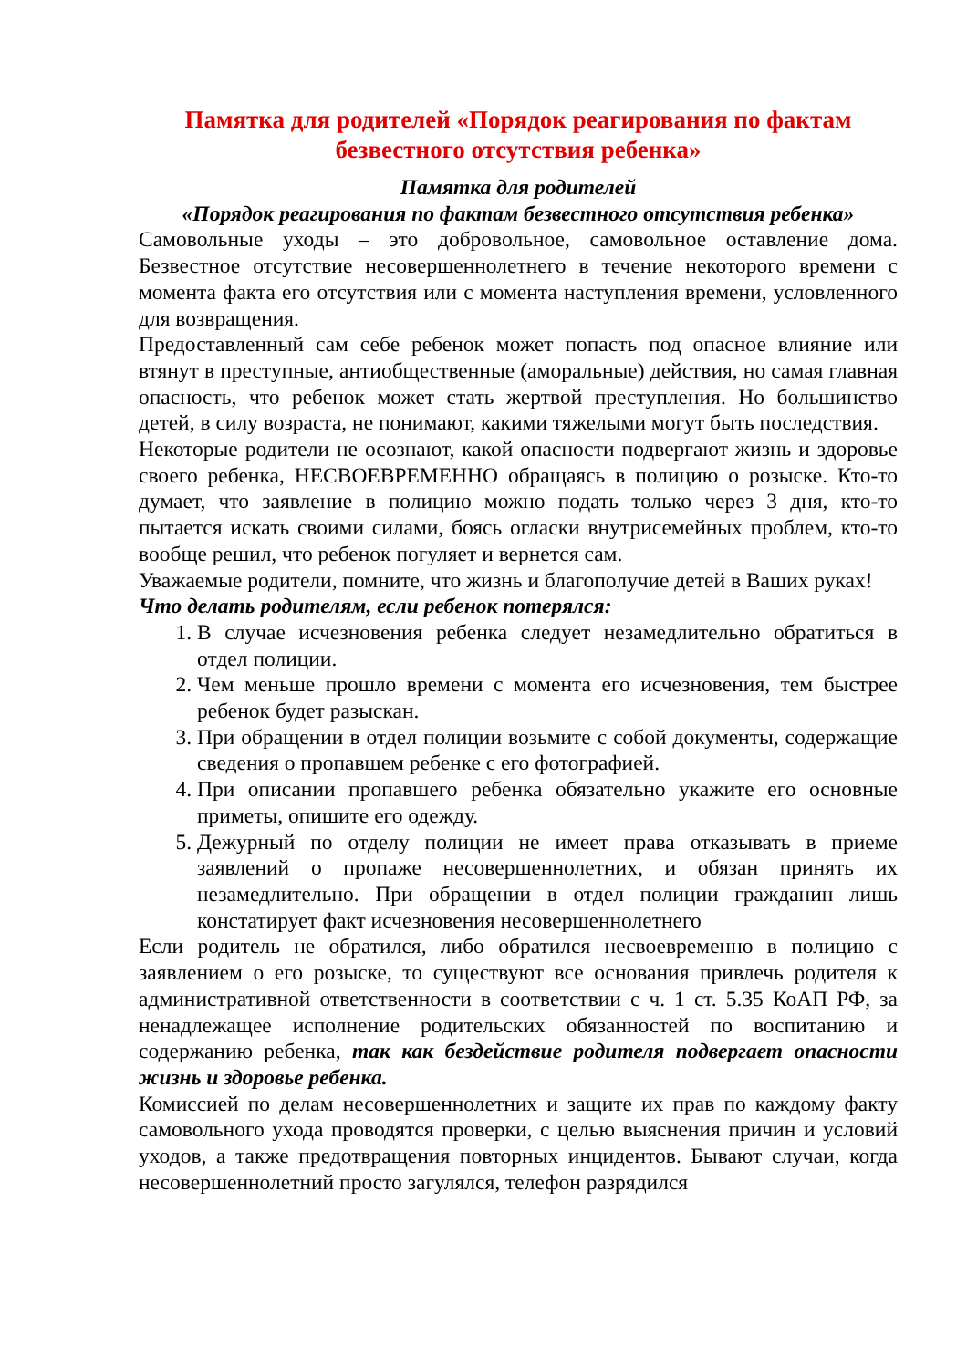Памятка для родителей «Порядок реагирования по фактам безвестного отсутствия ребенка»
Памятка для родителей
«Порядок реагирования по фактам безвестного отсутствия ребенка»
Самовольные уходы – это добровольное, самовольное оставление дома. Безвестное отсутствие несовершеннолетнего в течение некоторого времени с момента факта его отсутствия или с момента наступления времени, условленного для возвращения.
Предоставленный сам себе ребенок может попасть под опасное влияние или втянут в преступные, антиобщественные (аморальные) действия, но самая главная опасность, что ребенок может стать жертвой преступления. Но большинство детей, в силу возраста, не понимают, какими тяжелыми могут быть последствия.
Некоторые родители не осознают, какой опасности подвергают жизнь и здоровье своего ребенка, НЕСВОЕВРЕМЕННО обращаясь в полицию о розыске. Кто-то думает, что заявление в полицию можно подать только через 3 дня, кто-то пытается искать своими силами, боясь огласки внутрисемейных проблем, кто-то вообще решил, что ребенок погуляет и вернется сам.
Уважаемые родители, помните, что жизнь и благополучие детей в Ваших руках!
Что делать родителям, если ребенок потерялся:
1. В случае исчезновения ребенка следует незамедлительно обратиться в отдел полиции.
2. Чем меньше прошло времени с момента его исчезновения, тем быстрее ребенок будет разыскан.
3. При обращении в отдел полиции возьмите с собой документы, содержащие сведения о пропавшем ребенке с его фотографией.
4. При описании пропавшего ребенка обязательно укажите его основные приметы, опишите его одежду.
5. Дежурный по отделу полиции не имеет права отказывать в приеме заявлений о пропаже несовершеннолетних, и обязан принять их незамедлительно. При обращении в отдел полиции гражданин лишь констатирует факт исчезновения несовершеннолетнего
Если родитель не обратился, либо обратился несвоевременно в полицию с заявлением о его розыске, то существуют все основания привлечь родителя к административной ответственности в соответствии с ч. 1 ст. 5.35 КоАП РФ, за ненадлежащее исполнение родительских обязанностей по воспитанию и содержанию ребенка, так как бездействие родителя подвергает опасности жизнь и здоровье ребенка.
Комиссией по делам несовершеннолетних и защите их прав по каждому факту самовольного ухода проводятся проверки, с целью выяснения причин и условий уходов, а также предотвращения повторных инцидентов. Бывают случаи, когда несовершеннолетний просто загулялся, телефон разрядился